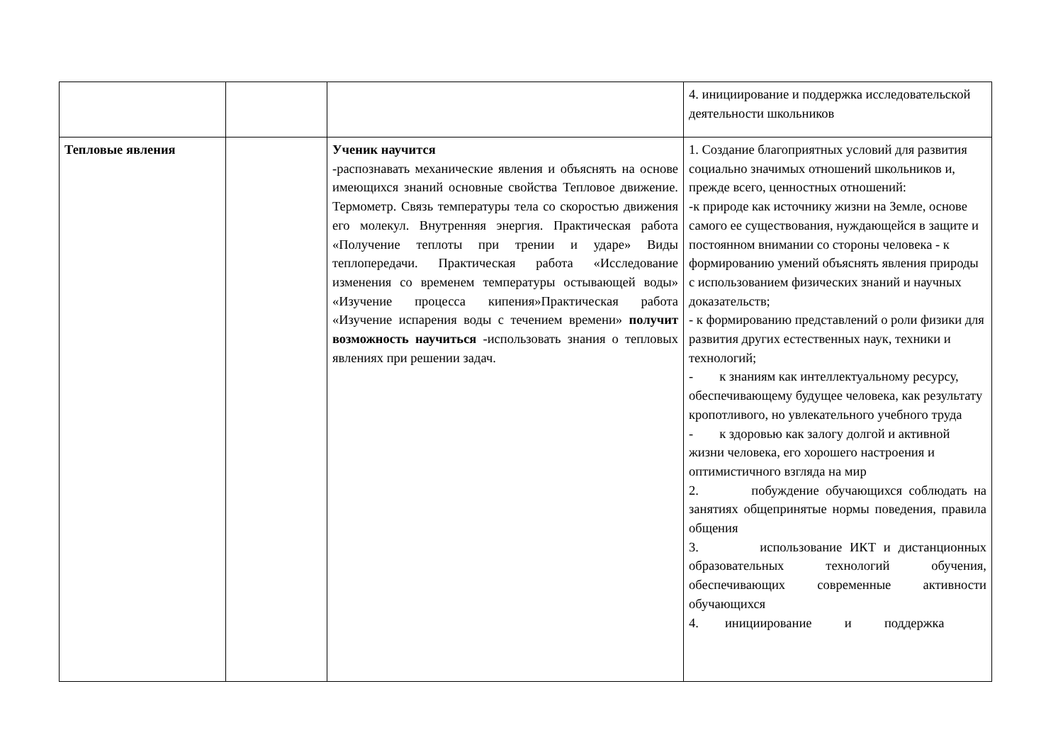| | | | 4. инициирование и поддержка исследовательской деятельности школьников |
| Тепловые явления | | Ученик научится -распознавать механические явления и объяснять на основе имеющихся знаний основные свойства Тепловое движение. Термометр. Связь температуры тела со скоростью движения его молекул. Внутренняя энергия. Практическая работа «Получение теплоты при трении и ударе» Виды теплопередачи. Практическая работа «Исследование изменения со временем температуры остывающей воды» «Изучение процесса кипения»Практическая работа «Изучение испарения воды с течением времени» получит возможность научиться -использовать знания о тепловых явлениях при решении задач. | 1. Создание благоприятных условий для развития социально значимых отношений школьников и, прежде всего, ценностных отношений: -к природе как источнику жизни на Земле, основе самого ее существования, нуждающейся в защите и постоянном внимании со стороны человека - к формированию умений объяснять явления природы с использованием физических знаний и научных доказательств; - к формированию представлений о роли физики для развития других естественных наук, техники и технологий; - к знаниям как интеллектуальному ресурсу, обеспечивающему будущее человека, как результату кропотливого, но увлекательного учебного труда - к здоровью как залогу долгой и активной жизни человека, его хорошего настроения и оптимистичного взгляда на мир 2. побуждение обучающихся соблюдать на занятиях общепринятые нормы поведения, правила общения 3. использование ИКТ и дистанционных образовательных технологий обучения, обеспечивающих современные активности обучающихся 4. инициирование и поддержка |